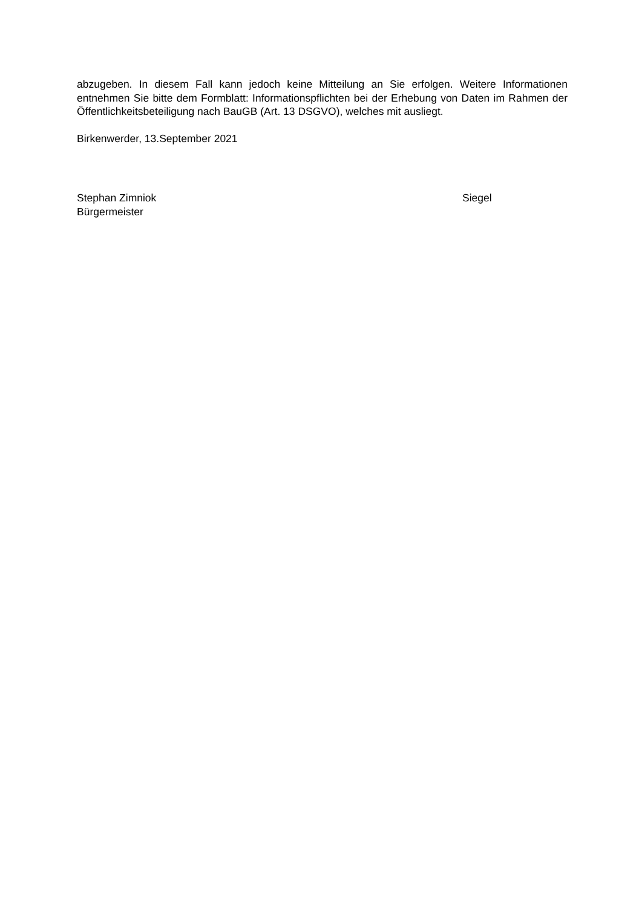abzugeben. In diesem Fall kann jedoch keine Mitteilung an Sie erfolgen. Weitere Informationen entnehmen Sie bitte dem Formblatt: Informationspflichten bei der Erhebung von Daten im Rahmen der Öffentlichkeitsbeteiligung nach BauGB (Art. 13 DSGVO), welches mit ausliegt.
Birkenwerder, 13.September 2021
Stephan Zimniok
Bürgermeister
Siegel